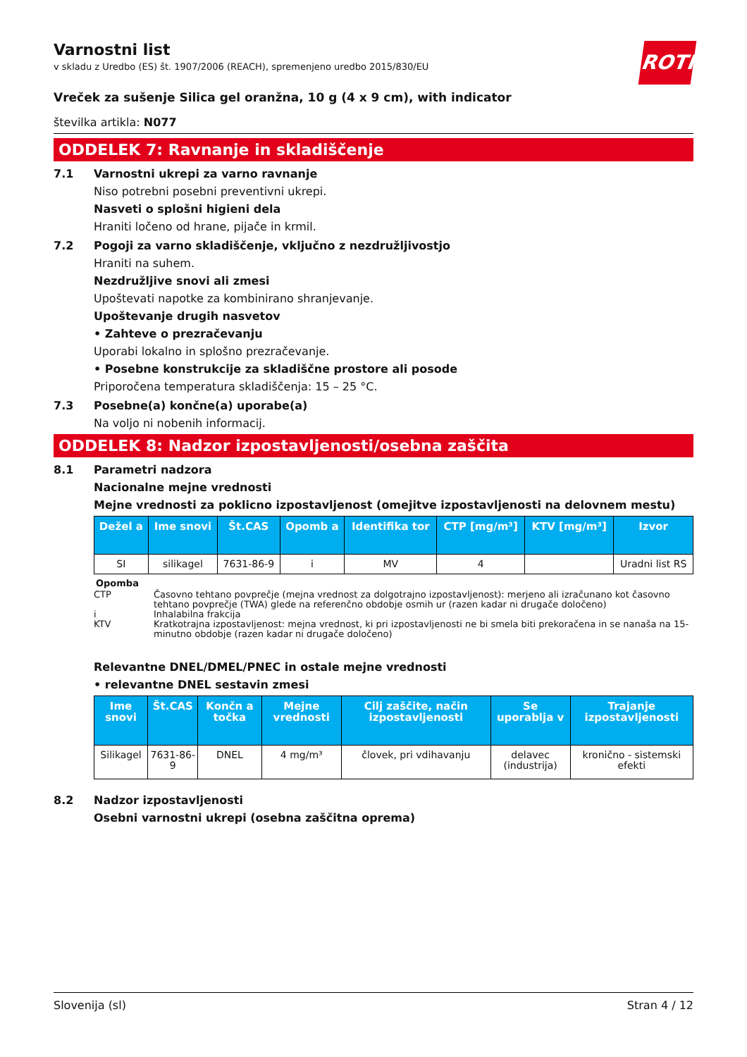ROTH
Varnostni list
v skladu z Uredbo (ES) št. 1907/2006 (REACH), spremenjeno uredbo 2015/830/EU
Vreček za sušenje Silica gel oranžna, 10 g (4 x 9 cm), with indicator
številka artikla: N077
ODDELEK 7: Ravnanje in skladiščenje
7.1 Varnostni ukrepi za varno ravnanje
Niso potrebni posebni preventivni ukrepi.
Nasveti o splošni higieni dela
Hraniti ločeno od hrane, pijače in krmil.
7.2 Pogoji za varno skladiščenje, vključno z nezdružljivostjo
Hraniti na suhem.
Nezdružljive snovi ali zmesi
Upoštevati napotke za kombinirano shranjevanje.
Upoštevanje drugih nasvetov
• Zahteve o prezračevanju
Uporabi lokalno in splošno prezračevanje.
• Posebne konstrukcije za skladiščne prostore ali posode
Priporočena temperatura skladiščenja: 15 – 25 °C.
7.3 Posebne(a) končne(a) uporabe(a)
Na voljo ni nobenih informacij.
ODDELEK 8: Nadzor izpostavljenosti/osebna zaščita
8.1 Parametri nadzora
Nacionalne mejne vrednosti
Mejne vrednosti za poklicno izpostavljenost (omejitve izpostavljenosti na delovnem mestu)
| Dežel a | Ime snovi | Št.CAS | Opomb a | Identifika tor | CTP [mg/m³] | KTV [mg/m³] | Izvor |
| --- | --- | --- | --- | --- | --- | --- | --- |
| SI | silikagel | 7631-86-9 | i | MV | 4 | | Uradni list RS |
Opomba
CTP Časovno tehtano povprečje (mejna vrednost za dolgotrajno izpostavljenost): merjeno ali izračunano kot časovno tehtano povprečje (TWA) glede na referenčno obdobje osmih ur (razen kadar ni drugače določeno)
i Inhalabilna frakcija
KTV Kratkotrajna izpostavljenost: mejna vrednost, ki pri izpostavljenosti ne bi smela biti prekoračena in se nanaša na 15-minutno obdobje (razen kadar ni drugače določeno)
Relevantne DNEL/DMEL/PNEC in ostale mejne vrednosti
• relevantne DNEL sestavin zmesi
| Ime snovi | Št.CAS | Končn a točka | Mejne vrednosti | Cilj zaščite, način izpostavljenosti | Se uporablja v | Trajanje izpostavljenosti |
| --- | --- | --- | --- | --- | --- | --- |
| Silikagel | 7631-86-9 | DNEL | 4 mg/m³ | človek, pri vdihavanju | delavec (industrija) | kronično - sistemski efekti |
8.2 Nadzor izpostavljenosti
Osebni varnostni ukrepi (osebna zaščitna oprema)
Slovenija (sl) Stran 4 / 12